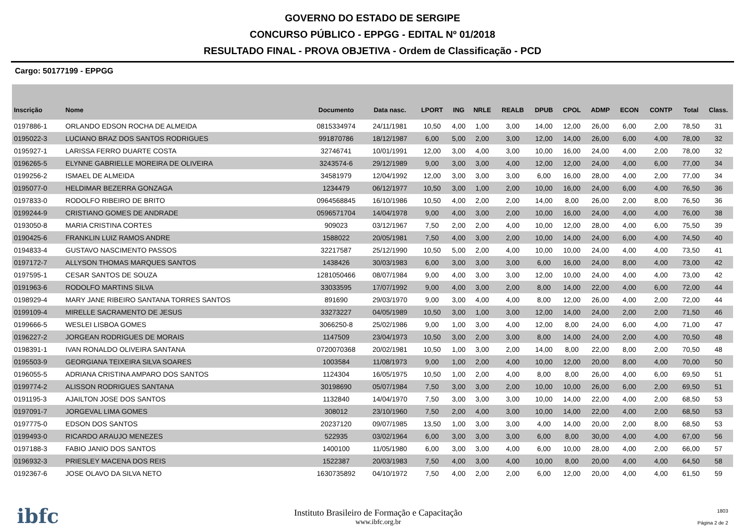GOVERNO DO ESTADO DE SERGIPE
CONCURSO PÚBLICO - EPPGG - EDITAL Nº 01/2018
RESULTADO FINAL - PROVA OBJETIVA - Ordem de Classificação - PCD
Cargo: 50177199 - EPPGG
| Inscrição | Nome | Documento | Data nasc. | LPORT | ING | NRLE | REALB | DPUB | CPOL | ADMP | ECON | CONTP | Total | Class. |
| --- | --- | --- | --- | --- | --- | --- | --- | --- | --- | --- | --- | --- | --- | --- |
| 0197886-1 | ORLANDO EDSON ROCHA DE ALMEIDA | 0815334974 | 24/11/1981 | 10,50 | 4,00 | 1,00 | 3,00 | 14,00 | 12,00 | 26,00 | 6,00 | 2,00 | 78,50 | 31 |
| 0195022-3 | LUCIANO BRAZ DOS SANTOS RODRIGUES | 991870786 | 18/12/1987 | 6,00 | 5,00 | 2,00 | 3,00 | 12,00 | 14,00 | 26,00 | 6,00 | 4,00 | 78,00 | 32 |
| 0195927-1 | LARISSA FERRO DUARTE COSTA | 32746741 | 10/01/1991 | 12,00 | 3,00 | 4,00 | 3,00 | 10,00 | 16,00 | 24,00 | 4,00 | 2,00 | 78,00 | 32 |
| 0196265-5 | ELYNNE GABRIELLE MOREIRA DE OLIVEIRA | 3243574-6 | 29/12/1989 | 9,00 | 3,00 | 3,00 | 4,00 | 12,00 | 12,00 | 24,00 | 4,00 | 6,00 | 77,00 | 34 |
| 0199256-2 | ISMAEL DE ALMEIDA | 34581979 | 12/04/1992 | 12,00 | 3,00 | 3,00 | 3,00 | 6,00 | 16,00 | 28,00 | 4,00 | 2,00 | 77,00 | 34 |
| 0195077-0 | HELDIMAR BEZERRA GONZAGA | 1234479 | 06/12/1977 | 10,50 | 3,00 | 1,00 | 2,00 | 10,00 | 16,00 | 24,00 | 6,00 | 4,00 | 76,50 | 36 |
| 0197833-0 | RODOLFO RIBEIRO DE BRITO | 0964568845 | 16/10/1986 | 10,50 | 4,00 | 2,00 | 2,00 | 14,00 | 8,00 | 26,00 | 2,00 | 8,00 | 76,50 | 36 |
| 0199244-9 | CRISTIANO GOMES DE ANDRADE | 0596571704 | 14/04/1978 | 9,00 | 4,00 | 3,00 | 2,00 | 10,00 | 16,00 | 24,00 | 4,00 | 4,00 | 76,00 | 38 |
| 0193050-8 | MARIA CRISTINA CORTES | 909023 | 03/12/1967 | 7,50 | 2,00 | 2,00 | 4,00 | 10,00 | 12,00 | 28,00 | 4,00 | 6,00 | 75,50 | 39 |
| 0190425-6 | FRANKLIN LUIZ RAMOS ANDRE | 1588022 | 20/05/1981 | 7,50 | 4,00 | 3,00 | 2,00 | 10,00 | 14,00 | 24,00 | 6,00 | 4,00 | 74,50 | 40 |
| 0194833-4 | GUSTAVO NASCIMENTO PASSOS | 32217587 | 25/12/1990 | 10,50 | 5,00 | 2,00 | 4,00 | 10,00 | 10,00 | 24,00 | 4,00 | 4,00 | 73,50 | 41 |
| 0197172-7 | ALLYSON THOMAS MARQUES SANTOS | 1438426 | 30/03/1983 | 6,00 | 3,00 | 3,00 | 3,00 | 6,00 | 16,00 | 24,00 | 8,00 | 4,00 | 73,00 | 42 |
| 0197595-1 | CESAR SANTOS DE SOUZA | 1281050466 | 08/07/1984 | 9,00 | 4,00 | 3,00 | 3,00 | 12,00 | 10,00 | 24,00 | 4,00 | 4,00 | 73,00 | 42 |
| 0191963-6 | RODOLFO MARTINS SILVA | 33033595 | 17/07/1992 | 9,00 | 4,00 | 3,00 | 2,00 | 8,00 | 14,00 | 22,00 | 4,00 | 6,00 | 72,00 | 44 |
| 0198929-4 | MARY JANE RIBEIRO SANTANA TORRES SANTOS | 891690 | 29/03/1970 | 9,00 | 3,00 | 4,00 | 4,00 | 8,00 | 12,00 | 26,00 | 4,00 | 2,00 | 72,00 | 44 |
| 0199109-4 | MIRELLE SACRAMENTO DE JESUS | 33273227 | 04/05/1989 | 10,50 | 3,00 | 1,00 | 3,00 | 12,00 | 14,00 | 24,00 | 2,00 | 2,00 | 71,50 | 46 |
| 0199666-5 | WESLEI LISBOA GOMES | 3066250-8 | 25/02/1986 | 9,00 | 1,00 | 3,00 | 4,00 | 12,00 | 8,00 | 24,00 | 6,00 | 4,00 | 71,00 | 47 |
| 0196227-2 | JORGEAN RODRIGUES DE MORAIS | 1147509 | 23/04/1973 | 10,50 | 3,00 | 2,00 | 3,00 | 8,00 | 14,00 | 24,00 | 2,00 | 4,00 | 70,50 | 48 |
| 0198391-1 | IVAN RONALDO OLIVEIRA SANTANA | 0720070368 | 20/02/1981 | 10,50 | 1,00 | 3,00 | 2,00 | 14,00 | 8,00 | 22,00 | 8,00 | 2,00 | 70,50 | 48 |
| 0195503-9 | GEORGIANA TEIXEIRA SILVA SOARES | 1003584 | 11/08/1973 | 9,00 | 1,00 | 2,00 | 4,00 | 10,00 | 12,00 | 20,00 | 8,00 | 4,00 | 70,00 | 50 |
| 0196055-5 | ADRIANA CRISTINA AMPARO DOS SANTOS | 1124304 | 16/05/1975 | 10,50 | 1,00 | 2,00 | 4,00 | 8,00 | 8,00 | 26,00 | 4,00 | 6,00 | 69,50 | 51 |
| 0199774-2 | ALISSON RODRIGUES SANTANA | 30198690 | 05/07/1984 | 7,50 | 3,00 | 3,00 | 2,00 | 10,00 | 10,00 | 26,00 | 6,00 | 2,00 | 69,50 | 51 |
| 0191195-3 | AJAILTON JOSE DOS SANTOS | 1132840 | 14/04/1970 | 7,50 | 3,00 | 3,00 | 3,00 | 10,00 | 14,00 | 22,00 | 4,00 | 2,00 | 68,50 | 53 |
| 0197091-7 | JORGEVAL LIMA GOMES | 308012 | 23/10/1960 | 7,50 | 2,00 | 4,00 | 3,00 | 10,00 | 14,00 | 22,00 | 4,00 | 2,00 | 68,50 | 53 |
| 0197775-0 | EDSON DOS SANTOS | 20237120 | 09/07/1985 | 13,50 | 1,00 | 3,00 | 3,00 | 4,00 | 14,00 | 20,00 | 2,00 | 8,00 | 68,50 | 53 |
| 0199493-0 | RICARDO ARAUJO MENEZES | 522935 | 03/02/1964 | 6,00 | 3,00 | 3,00 | 3,00 | 6,00 | 8,00 | 30,00 | 4,00 | 4,00 | 67,00 | 56 |
| 0197188-3 | FABIO JANIO DOS SANTOS | 1400100 | 11/05/1980 | 6,00 | 3,00 | 3,00 | 4,00 | 6,00 | 10,00 | 28,00 | 4,00 | 2,00 | 66,00 | 57 |
| 0196932-3 | PRIESLEY MACENA DOS REIS | 1522387 | 20/03/1983 | 7,50 | 4,00 | 3,00 | 4,00 | 10,00 | 8,00 | 20,00 | 4,00 | 4,00 | 64,50 | 58 |
| 0192367-6 | JOSE OLAVO DA SILVA NETO | 1630735892 | 04/10/1972 | 7,50 | 4,00 | 2,00 | 2,00 | 6,00 | 12,00 | 20,00 | 4,00 | 4,00 | 61,50 | 59 |
ibfc
Instituto Brasileiro de Formação e Capacitação
www.ibfc.org.br
1803
Página 2 de 2